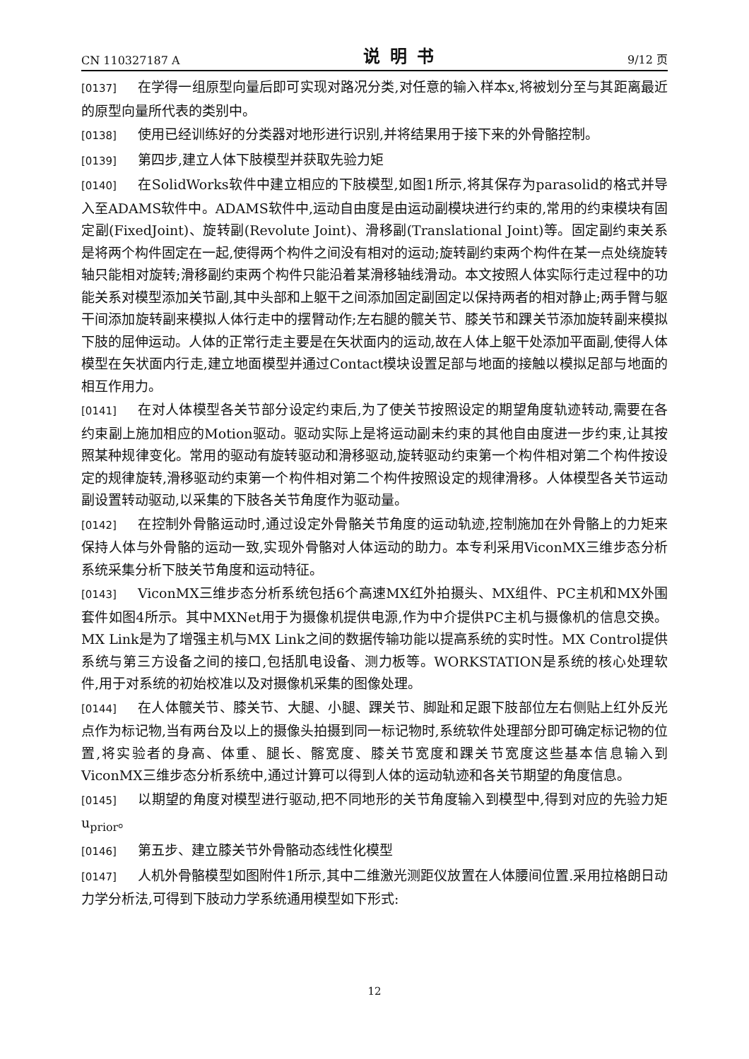CN 110327187 A 说明书 9/12 页
[0137] 在学得一组原型向量后即可实现对路况分类,对任意的输入样本x,将被划分至与其距离最近的原型向量所代表的类别中。
[0138] 使用已经训练好的分类器对地形进行识别,并将结果用于接下来的外骨骼控制。
[0139] 第四步,建立人体下肢模型并获取先验力矩
[0140] 在SolidWorks软件中建立相应的下肢模型,如图1所示,将其保存为parasolid的格式并导入至ADAMS软件中。ADAMS软件中,运动自由度是由运动副模块进行约束的,常用的约束模块有固定副(FixedJoint)、旋转副(Revolute Joint)、滑移副(Translational Joint)等。固定副约束关系是将两个构件固定在一起,使得两个构件之间没有相对的运动;旋转副约束两个构件在某一点处绕旋转轴只能相对旋转;滑移副约束两个构件只能沿着某滑移轴线滑动。本文按照人体实际行走过程中的功能关系对模型添加关节副,其中头部和上躯干之间添加固定副固定以保持两者的相对静止;两手臂与躯干间添加旋转副来模拟人体行走中的摆臂动作;左右腿的髋关节、膝关节和踝关节添加旋转副来模拟下肢的屈伸运动。人体的正常行走主要是在矢状面内的运动,故在人体上躯干处添加平面副,使得人体模型在矢状面内行走,建立地面模型并通过Contact模块设置足部与地面的接触以模拟足部与地面的相互作用力。
[0141] 在对人体模型各关节部分设定约束后,为了使关节按照设定的期望角度轨迹转动,需要在各约束副上施加相应的Motion驱动。驱动实际上是将运动副未约束的其他自由度进一步约束,让其按照某种规律变化。常用的驱动有旋转驱动和滑移驱动,旋转驱动约束第一个构件相对第二个构件按设定的规律旋转,滑移驱动约束第一个构件相对第二个构件按照设定的规律滑移。人体模型各关节运动副设置转动驱动,以采集的下肢各关节角度作为驱动量。
[0142] 在控制外骨骼运动时,通过设定外骨骼关节角度的运动轨迹,控制施加在外骨骼上的力矩来保持人体与外骨骼的运动一致,实现外骨骼对人体运动的助力。本专利采用ViconMX三维步态分析系统采集分析下肢关节角度和运动特征。
[0143] ViconMX三维步态分析系统包括6个高速MX红外拍摄头、MX组件、PC主机和MX外围套件如图4所示。其中MXNet用于为摄像机提供电源,作为中介提供PC主机与摄像机的信息交换。MX Link是为了增强主机与MX Link之间的数据传输功能以提高系统的实时性。MX Control提供系统与第三方设备之间的接口,包括肌电设备、测力板等。WORKSTATION是系统的核心处理软件,用于对系统的初始校准以及对摄像机采集的图像处理。
[0144] 在人体髋关节、膝关节、大腿、小腿、踝关节、脚趾和足跟下肢部位左右侧贴上红外反光点作为标记物,当有两台及以上的摄像头拍摄到同一标记物时,系统软件处理部分即可确定标记物的位置,将实验者的身高、体重、腿长、髂宽度、膝关节宽度和踝关节宽度这些基本信息输入到ViconMX三维步态分析系统中,通过计算可以得到人体的运动轨迹和各关节期望的角度信息。
[0145] 以期望的角度对模型进行驱动,把不同地形的关节角度输入到模型中,得到对应的先验力矩u<sub>prior</sub>。
[0146] 第五步、建立膝关节外骨骼动态线性化模型
[0147] 人机外骨骼模型如图附件1所示,其中二维激光测距仪放置在人体腰间位置.采用拉格朗日动力学分析法,可得到下肢动力学系统通用模型如下形式:
12